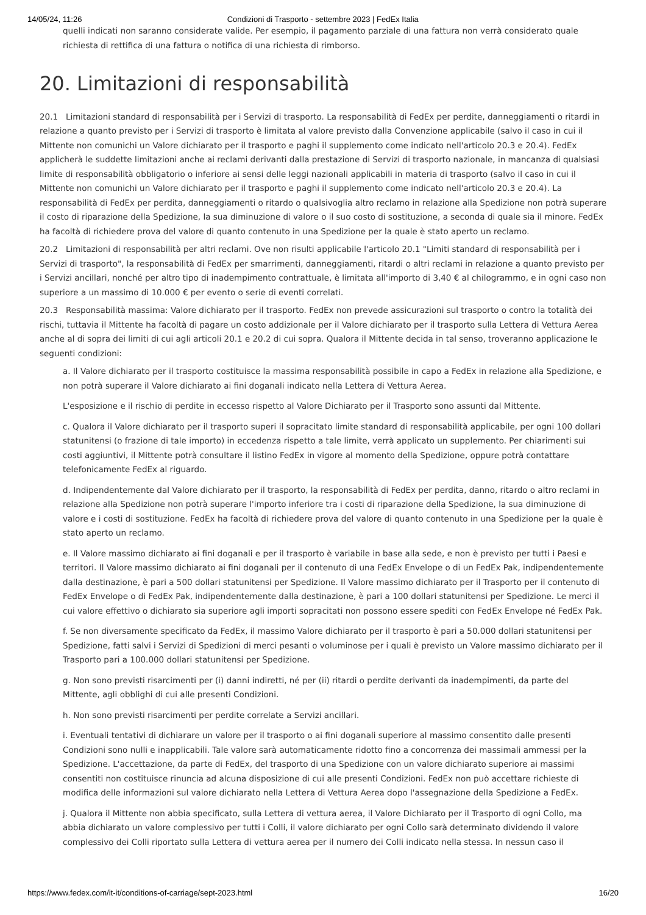14/05/24, 11:26 Condizioni di Trasporto - settembre 2023 | FedEx Italia
quelli indicati non saranno considerate valide. Per esempio, il pagamento parziale di una fattura non verrà considerato quale richiesta di rettifica di una fattura o notifica di una richiesta di rimborso.
20. Limitazioni di responsabilità
20.1 Limitazioni standard di responsabilità per i Servizi di trasporto. La responsabilità di FedEx per perdite, danneggiamenti o ritardi in relazione a quanto previsto per i Servizi di trasporto è limitata al valore previsto dalla Convenzione applicabile (salvo il caso in cui il Mittente non comunichi un Valore dichiarato per il trasporto e paghi il supplemento come indicato nell'articolo 20.3 e 20.4). FedEx applicherà le suddette limitazioni anche ai reclami derivanti dalla prestazione di Servizi di trasporto nazionale, in mancanza di qualsiasi limite di responsabilità obbligatorio o inferiore ai sensi delle leggi nazionali applicabili in materia di trasporto (salvo il caso in cui il Mittente non comunichi un Valore dichiarato per il trasporto e paghi il supplemento come indicato nell'articolo 20.3 e 20.4). La responsabilità di FedEx per perdita, danneggiamenti o ritardo o qualsivoglia altro reclamo in relazione alla Spedizione non potrà superare il costo di riparazione della Spedizione, la sua diminuzione di valore o il suo costo di sostituzione, a seconda di quale sia il minore. FedEx ha facoltà di richiedere prova del valore di quanto contenuto in una Spedizione per la quale è stato aperto un reclamo.
20.2 Limitazioni di responsabilità per altri reclami. Ove non risulti applicabile l'articolo 20.1 "Limiti standard di responsabilità per i Servizi di trasporto", la responsabilità di FedEx per smarrimenti, danneggiamenti, ritardi o altri reclami in relazione a quanto previsto per i Servizi ancillari, nonché per altro tipo di inadempimento contrattuale, è limitata all'importo di 3,40 € al chilogrammo, e in ogni caso non superiore a un massimo di 10.000 € per evento o serie di eventi correlati.
20.3 Responsabilità massima: Valore dichiarato per il trasporto. FedEx non prevede assicurazioni sul trasporto o contro la totalità dei rischi, tuttavia il Mittente ha facoltà di pagare un costo addizionale per il Valore dichiarato per il trasporto sulla Lettera di Vettura Aerea anche al di sopra dei limiti di cui agli articoli 20.1 e 20.2 di cui sopra. Qualora il Mittente decida in tal senso, troveranno applicazione le seguenti condizioni:
a. Il Valore dichiarato per il trasporto costituisce la massima responsabilità possibile in capo a FedEx in relazione alla Spedizione, e non potrà superare il Valore dichiarato ai fini doganali indicato nella Lettera di Vettura Aerea.
L'esposizione e il rischio di perdite in eccesso rispetto al Valore Dichiarato per il Trasporto sono assunti dal Mittente.
c. Qualora il Valore dichiarato per il trasporto superi il sopracitato limite standard di responsabilità applicabile, per ogni 100 dollari statunitensi (o frazione di tale importo) in eccedenza rispetto a tale limite, verrà applicato un supplemento. Per chiarimenti sui costi aggiuntivi, il Mittente potrà consultare il listino FedEx in vigore al momento della Spedizione, oppure potrà contattare telefonicamente FedEx al riguardo.
d. Indipendentemente dal Valore dichiarato per il trasporto, la responsabilità di FedEx per perdita, danno, ritardo o altro reclami in relazione alla Spedizione non potrà superare l'importo inferiore tra i costi di riparazione della Spedizione, la sua diminuzione di valore e i costi di sostituzione. FedEx ha facoltà di richiedere prova del valore di quanto contenuto in una Spedizione per la quale è stato aperto un reclamo.
e. Il Valore massimo dichiarato ai fini doganali e per il trasporto è variabile in base alla sede, e non è previsto per tutti i Paesi e territori. Il Valore massimo dichiarato ai fini doganali per il contenuto di una FedEx Envelope o di un FedEx Pak, indipendentemente dalla destinazione, è pari a 500 dollari statunitensi per Spedizione. Il Valore massimo dichiarato per il Trasporto per il contenuto di FedEx Envelope o di FedEx Pak, indipendentemente dalla destinazione, è pari a 100 dollari statunitensi per Spedizione. Le merci il cui valore effettivo o dichiarato sia superiore agli importi sopracitati non possono essere spediti con FedEx Envelope né FedEx Pak.
f. Se non diversamente specificato da FedEx, il massimo Valore dichiarato per il trasporto è pari a 50.000 dollari statunitensi per Spedizione, fatti salvi i Servizi di Spedizioni di merci pesanti o voluminose per i quali è previsto un Valore massimo dichiarato per il Trasporto pari a 100.000 dollari statunitensi per Spedizione.
g. Non sono previsti risarcimenti per (i) danni indiretti, né per (ii) ritardi o perdite derivanti da inadempimenti, da parte del Mittente, agli obblighi di cui alle presenti Condizioni.
h. Non sono previsti risarcimenti per perdite correlate a Servizi ancillari.
i. Eventuali tentativi di dichiarare un valore per il trasporto o ai fini doganali superiore al massimo consentito dalle presenti Condizioni sono nulli e inapplicabili. Tale valore sarà automaticamente ridotto fino a concorrenza dei massimali ammessi per la Spedizione. L'accettazione, da parte di FedEx, del trasporto di una Spedizione con un valore dichiarato superiore ai massimi consentiti non costituisce rinuncia ad alcuna disposizione di cui alle presenti Condizioni. FedEx non può accettare richieste di modifica delle informazioni sul valore dichiarato nella Lettera di Vettura Aerea dopo l'assegnazione della Spedizione a FedEx.
j. Qualora il Mittente non abbia specificato, sulla Lettera di vettura aerea, il Valore Dichiarato per il Trasporto di ogni Collo, ma abbia dichiarato un valore complessivo per tutti i Colli, il valore dichiarato per ogni Collo sarà determinato dividendo il valore complessivo dei Colli riportato sulla Lettera di vettura aerea per il numero dei Colli indicato nella stessa. In nessun caso il
https://www.fedex.com/it-it/conditions-of-carriage/sept-2023.html 16/20